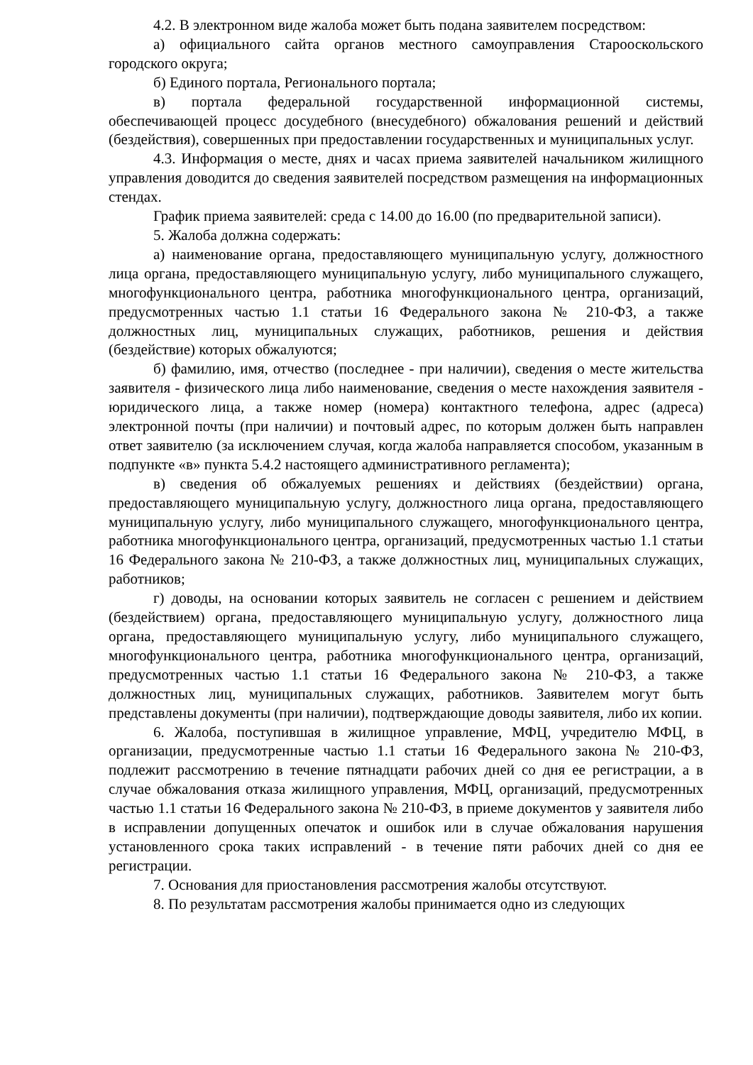4.2. В электронном виде жалоба может быть подана заявителем посредством:
а) официального сайта органов местного самоуправления Старооскольского городского округа;
б) Единого портала, Регионального портала;
в) портала федеральной государственной информационной системы, обеспечивающей процесс досудебного (внесудебного) обжалования решений и действий (бездействия), совершенных при предоставлении государственных и муниципальных услуг.
4.3. Информация о месте, днях и часах приема заявителей начальником жилищного управления доводится до сведения заявителей посредством размещения на информационных стендах.
График приема заявителей: среда с 14.00 до 16.00 (по предварительной записи).
5. Жалоба должна содержать:
а) наименование органа, предоставляющего муниципальную услугу, должностного лица органа, предоставляющего муниципальную услугу, либо муниципального служащего, многофункционального центра, работника многофункционального центра, организаций, предусмотренных частью 1.1 статьи 16 Федерального закона № 210-ФЗ, а также должностных лиц, муниципальных служащих, работников, решения и действия (бездействие) которых обжалуются;
б) фамилию, имя, отчество (последнее - при наличии), сведения о месте жительства заявителя - физического лица либо наименование, сведения о месте нахождения заявителя - юридического лица, а также номер (номера) контактного телефона, адрес (адреса) электронной почты (при наличии) и почтовый адрес, по которым должен быть направлен ответ заявителю (за исключением случая, когда жалоба направляется способом, указанным в подпункте «в» пункта 5.4.2 настоящего административного регламента);
в) сведения об обжалуемых решениях и действиях (бездействии) органа, предоставляющего муниципальную услугу, должностного лица органа, предоставляющего муниципальную услугу, либо муниципального служащего, многофункционального центра, работника многофункционального центра, организаций, предусмотренных частью 1.1 статьи 16 Федерального закона № 210-ФЗ, а также должностных лиц, муниципальных служащих, работников;
г) доводы, на основании которых заявитель не согласен с решением и действием (бездействием) органа, предоставляющего муниципальную услугу, должностного лица органа, предоставляющего муниципальную услугу, либо муниципального служащего, многофункционального центра, работника многофункционального центра, организаций, предусмотренных частью 1.1 статьи 16 Федерального закона № 210-ФЗ, а также должностных лиц, муниципальных служащих, работников. Заявителем могут быть представлены документы (при наличии), подтверждающие доводы заявителя, либо их копии.
6. Жалоба, поступившая в жилищное управление, МФЦ, учредителю МФЦ, в организации, предусмотренные частью 1.1 статьи 16 Федерального закона № 210-ФЗ, подлежит рассмотрению в течение пятнадцати рабочих дней со дня ее регистрации, а в случае обжалования отказа жилищного управления, МФЦ, организаций, предусмотренных частью 1.1 статьи 16 Федерального закона № 210-ФЗ, в приеме документов у заявителя либо в исправлении допущенных опечаток и ошибок или в случае обжалования нарушения установленного срока таких исправлений - в течение пяти рабочих дней со дня ее регистрации.
7. Основания для приостановления рассмотрения жалобы отсутствуют.
8. По результатам рассмотрения жалобы принимается одно из следующих